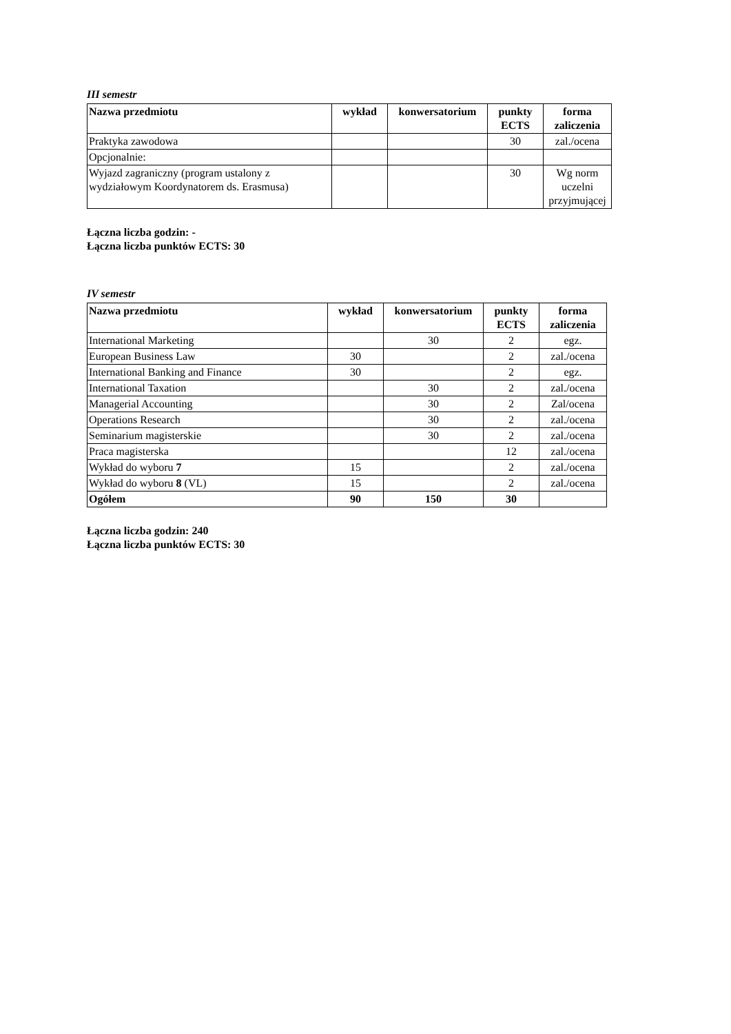III semestr
| Nazwa przedmiotu | wykład | konwersatorium | punkty ECTS | forma zaliczenia |
| --- | --- | --- | --- | --- |
| Praktyka zawodowa | | | 30 | zal./ocena |
| Opcjonalnie: | | | | |
| Wyjazd zagraniczny (program ustalony z wydziałowym Koordynatorem ds. Erasmusa) | | | 30 | Wg norm uczelni przyjmującej |
Łączna liczba godzin: -
Łączna liczba punktów ECTS: 30
IV semestr
| Nazwa przedmiotu | wykład | konwersatorium | punkty ECTS | forma zaliczenia |
| --- | --- | --- | --- | --- |
| International Marketing | | 30 | 2 | egz. |
| European Business Law | 30 | | 2 | zal./ocena |
| International Banking and Finance | 30 | | 2 | egz. |
| International Taxation | | 30 | 2 | zal./ocena |
| Managerial Accounting | | 30 | 2 | Zal/ocena |
| Operations Research | | 30 | 2 | zal./ocena |
| Seminarium magisterskie | | 30 | 2 | zal./ocena |
| Praca magisterska | | | 12 | zal./ocena |
| Wykład do wyboru 7 | 15 | | 2 | zal./ocena |
| Wykład do wyboru 8 (VL) | 15 | | 2 | zal./ocena |
| Ogółem | 90 | 150 | 30 | |
Łączna liczba godzin: 240
Łączna liczba punktów ECTS: 30